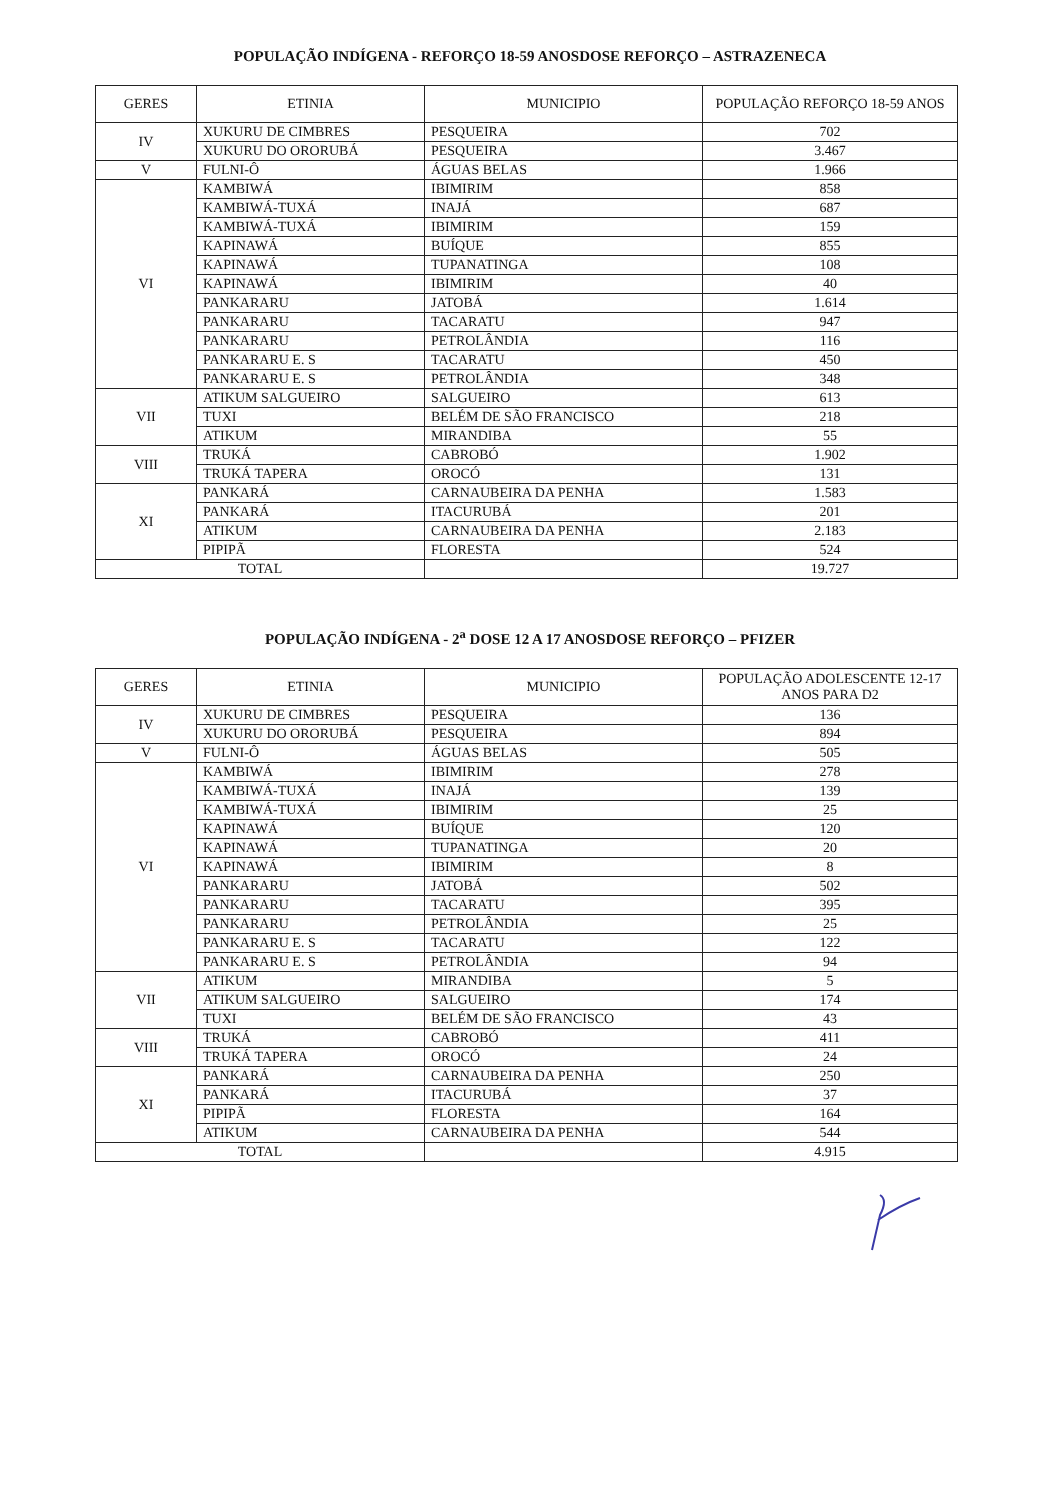POPULAÇÃO INDÍGENA - REFORÇO 18-59 ANOSDOSE REFORÇO – ASTRAZENECA
| GERES | ETINIA | MUNICIPIO | POPULAÇÃO REFORÇO 18-59 ANOS |
| --- | --- | --- | --- |
| IV | XUKURU DE CIMBRES | PESQUEIRA | 702 |
| | XUKURU DO ORORUBÁ | PESQUEIRA | 3.467 |
| V | FULNI-Ô | ÁGUAS BELAS | 1.966 |
| VI | KAMBIWÁ | IBIMIRIM | 858 |
| | KAMBIWÁ-TUXÁ | INAJÁ | 687 |
| | KAMBIWÁ-TUXÁ | IBIMIRIM | 159 |
| | KAPINAWÁ | BUÍQUE | 855 |
| | KAPINAWÁ | TUPANATINGA | 108 |
| | KAPINAWÁ | IBIMIRIM | 40 |
| | PANKARARU | JATOBÁ | 1.614 |
| | PANKARARU | TACARATU | 947 |
| | PANKARARU | PETROLÂNDIA | 116 |
| | PANKARARU E. S | TACARATU | 450 |
| | PANKARARU E. S | PETROLÂNDIA | 348 |
| VII | ATIKUM SALGUEIRO | SALGUEIRO | 613 |
| | TUXI | BELÉM DE SÃO FRANCISCO | 218 |
| | ATIKUM | MIRANDIBA | 55 |
| VIII | TRUKÁ | CABROBÓ | 1.902 |
| | TRUKÁ TAPERA | OROCÓ | 131 |
| XI | PANKARÁ | CARNAUBEIRA DA PENHA | 1.583 |
| | PANKARÁ | ITACURUBÁ | 201 |
| | ATIKUM | CARNAUBEIRA DA PENHA | 2.183 |
| | PIPIPÃ | FLORESTA | 524 |
| TOTAL | | | 19.727 |
POPULAÇÃO INDÍGENA - 2<sup>a</sup> DOSE 12 A 17 ANOSDOSE REFORÇO – PFIZER
| GERES | ETINIA | MUNICIPIO | POPULAÇÃO ADOLESCENTE 12-17 ANOS PARA D2 |
| --- | --- | --- | --- |
| IV | XUKURU DE CIMBRES | PESQUEIRA | 136 |
| | XUKURU DO ORORUBÁ | PESQUEIRA | 894 |
| V | FULNI-Ô | ÁGUAS BELAS | 505 |
| VI | KAMBIWÁ | IBIMIRIM | 278 |
| | KAMBIWÁ-TUXÁ | INAJÁ | 139 |
| | KAMBIWÁ-TUXÁ | IBIMIRIM | 25 |
| | KAPINAWÁ | BUÍQUE | 120 |
| | KAPINAWÁ | TUPANATINGA | 20 |
| | KAPINAWÁ | IBIMIRIM | 8 |
| | PANKARARU | JATOBÁ | 502 |
| | PANKARARU | TACARATU | 395 |
| | PANKARARU | PETROLÂNDIA | 25 |
| | PANKARARU E. S | TACARATU | 122 |
| | PANKARARU E. S | PETROLÂNDIA | 94 |
| VII | ATIKUM | MIRANDIBA | 5 |
| | ATIKUM SALGUEIRO | SALGUEIRO | 174 |
| | TUXI | BELÉM DE SÃO FRANCISCO | 43 |
| VIII | TRUKÁ | CABROBÓ | 411 |
| | TRUKÁ TAPERA | OROCÓ | 24 |
| XI | PANKARÁ | CARNAUBEIRA DA PENHA | 250 |
| | PANKARÁ | ITACURUBÁ | 37 |
| | PIPIPÃ | FLORESTA | 164 |
| | ATIKUM | CARNAUBEIRA DA PENHA | 544 |
| TOTAL | | | 4.915 |